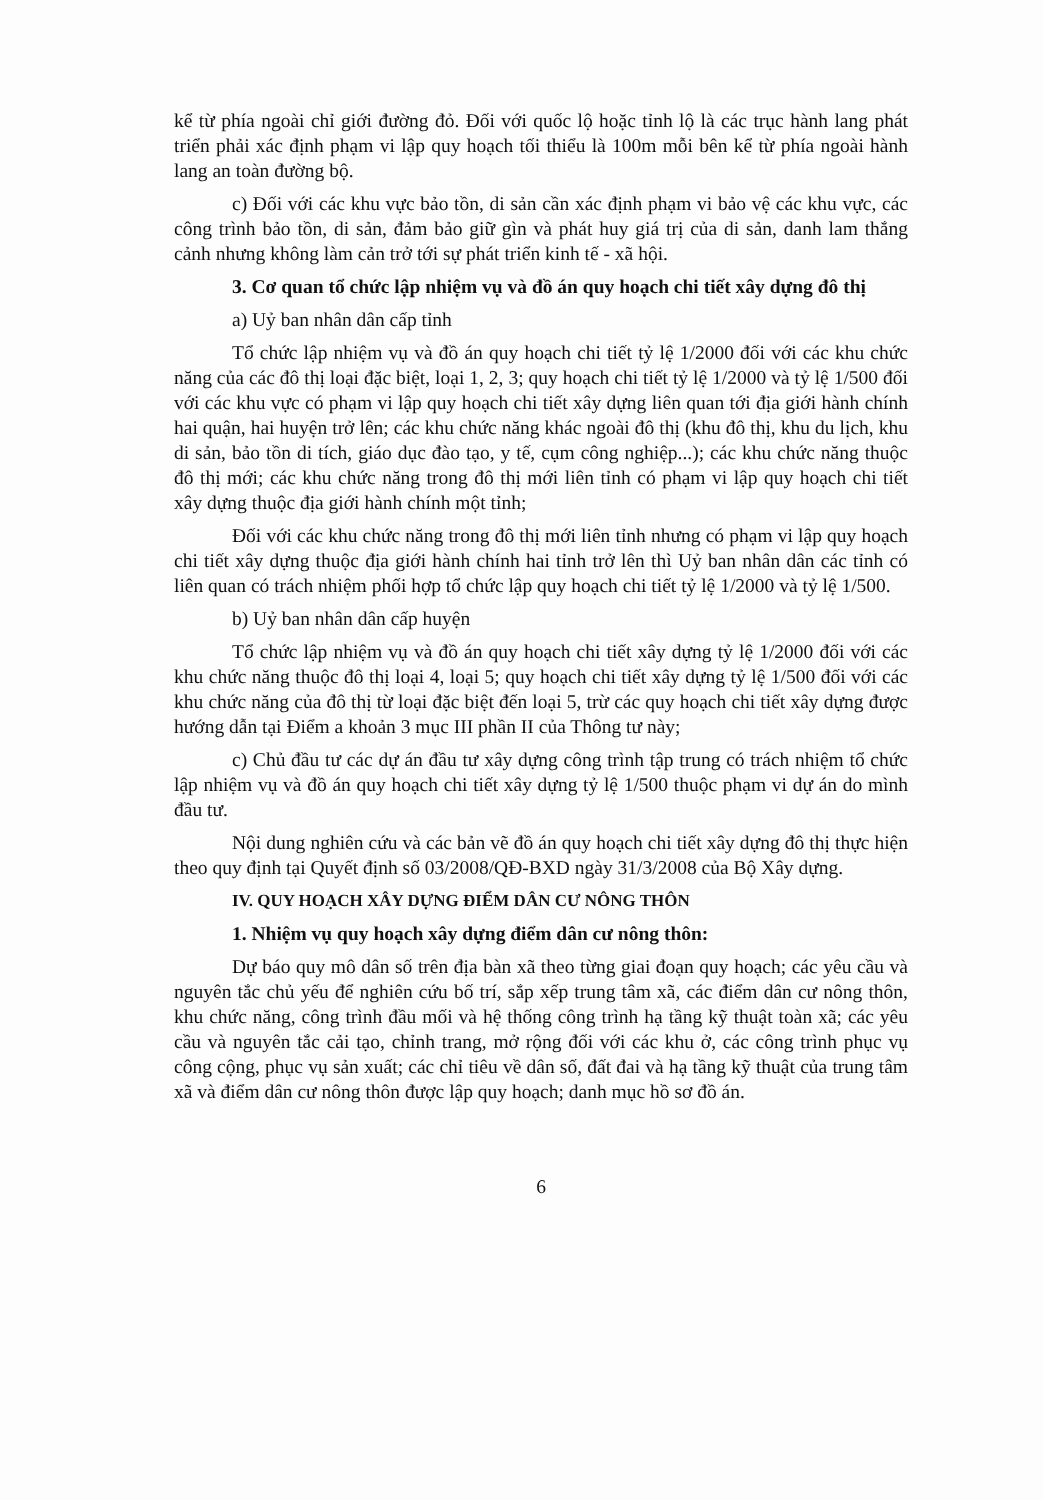kể từ phía ngoài chỉ giới đường đỏ. Đối với quốc lộ hoặc tỉnh lộ là các trục hành lang phát triển phải xác định phạm vi lập quy hoạch tối thiểu là 100m mỗi bên kể từ phía ngoài hành lang an toàn đường bộ.
c) Đối với các khu vực bảo tồn, di sản cần xác định phạm vi bảo vệ các khu vực, các công trình bảo tồn, di sản, đảm bảo giữ gìn và phát huy giá trị của di sản, danh lam thắng cảnh nhưng không làm cản trở tới sự phát triển kinh tế - xã hội.
3. Cơ quan tổ chức lập nhiệm vụ và đồ án quy hoạch chi tiết xây dựng đô thị
a) Uỷ ban nhân dân cấp tỉnh
Tổ chức lập nhiệm vụ và đồ án quy hoạch chi tiết tỷ lệ 1/2000 đối với các khu chức năng của các đô thị loại đặc biệt, loại 1, 2, 3; quy hoạch chi tiết tỷ lệ 1/2000 và tỷ lệ 1/500 đối với các khu vực có phạm vi lập quy hoạch chi tiết xây dựng liên quan tới địa giới hành chính hai quận, hai huyện trở lên; các khu chức năng khác ngoài đô thị (khu đô thị, khu du lịch, khu di sản, bảo tồn di tích, giáo dục đào tạo, y tế, cụm công nghiệp...); các khu chức năng thuộc đô thị mới; các khu chức năng trong đô thị mới liên tỉnh có phạm vi lập quy hoạch chi tiết xây dựng thuộc địa giới hành chính một tỉnh;
Đối với các khu chức năng trong đô thị mới liên tỉnh nhưng có phạm vi lập quy hoạch chi tiết xây dựng thuộc địa giới hành chính hai tỉnh trở lên thì Uỷ ban nhân dân các tỉnh có liên quan có trách nhiệm phối hợp tổ chức lập quy hoạch chi tiết tỷ lệ 1/2000 và tỷ lệ 1/500.
b) Uỷ ban nhân dân cấp huyện
Tổ chức lập nhiệm vụ và đồ án quy hoạch chi tiết xây dựng tỷ lệ 1/2000 đối với các khu chức năng thuộc đô thị loại 4, loại 5; quy hoạch chi tiết xây dựng tỷ lệ 1/500 đối với các khu chức năng của đô thị từ loại đặc biệt đến loại 5, trừ các quy hoạch chi tiết xây dựng được hướng dẫn tại Điểm a khoản 3 mục III phần II của Thông tư này;
c) Chủ đầu tư các dự án đầu tư xây dựng công trình tập trung có trách nhiệm tổ chức lập nhiệm vụ và đồ án quy hoạch chi tiết xây dựng tỷ lệ 1/500 thuộc phạm vi dự án do mình đầu tư.
Nội dung nghiên cứu và các bản vẽ đồ án quy hoạch chi tiết xây dựng đô thị thực hiện theo quy định tại Quyết định số 03/2008/QĐ-BXD ngày 31/3/2008 của Bộ Xây dựng.
IV. QUY HOẠCH XÂY DỰNG ĐIỂM DÂN CƯ NÔNG THÔN
1. Nhiệm vụ quy hoạch xây dựng điểm dân cư nông thôn:
Dự báo quy mô dân số trên địa bàn xã theo từng giai đoạn quy hoạch; các yêu cầu và nguyên tắc chủ yếu để nghiên cứu bố trí, sắp xếp trung tâm xã, các điểm dân cư nông thôn, khu chức năng, công trình đầu mối và hệ thống công trình hạ tầng kỹ thuật toàn xã; các yêu cầu và nguyên tắc cải tạo, chỉnh trang, mở rộng đối với các khu ở, các công trình phục vụ công cộng, phục vụ sản xuất; các chỉ tiêu về dân số, đất đai và hạ tầng kỹ thuật của trung tâm xã và điểm dân cư nông thôn được lập quy hoạch; danh mục hồ sơ đồ án.
6